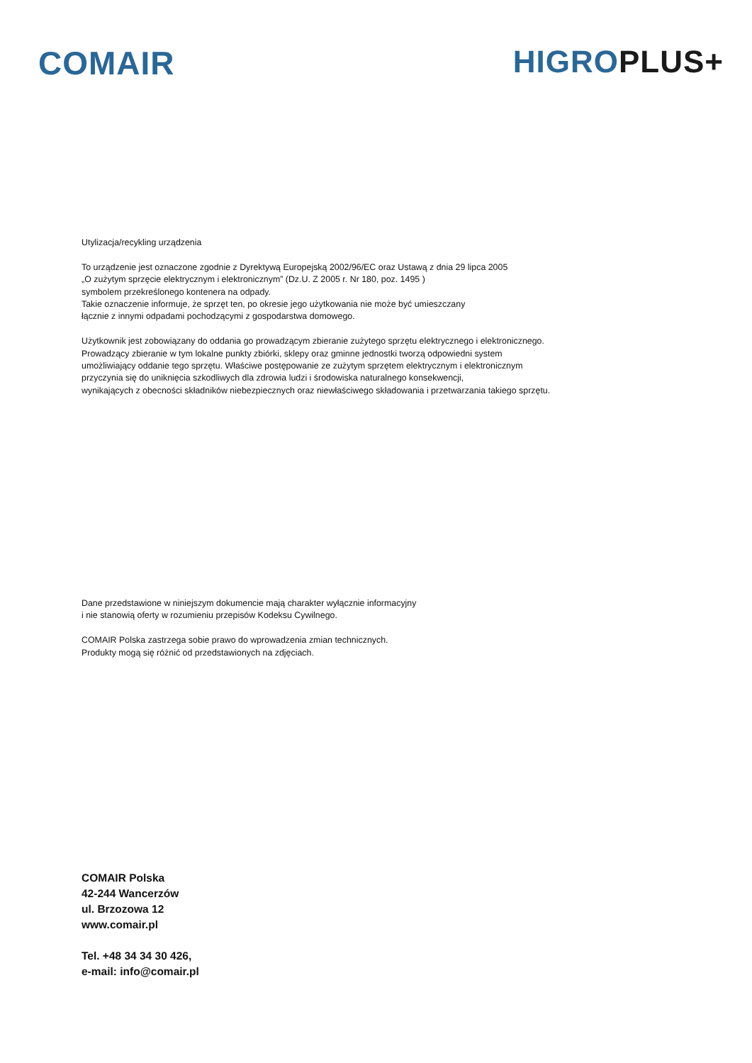COMAIR HIGRO PLUS+
Utylizacja/recykling urządzenia
To urządzenie jest oznaczone zgodnie z Dyrektywą Europejską 2002/96/EC oraz Ustawą z dnia 29 lipca 2005
„O zużytym sprzęcie elektrycznym i elektronicznym” (Dz.U. Z 2005 r. Nr 180, poz. 1495 )
symbolem przekreślonego kontenera na odpady.
Takie oznaczenie informuje, że sprzęt ten, po okresie jego użytkowania nie może być umieszczany
łącznie z innymi odpadami pochodzącymi z gospodarstwa domowego.
Użytkownik jest zobowiązany do oddania go prowadzącym zbieranie zużytego sprzętu elektrycznego i elektronicznego.
Prowadzący zbieranie w tym lokalne punkty zbiórki, sklepy oraz gminne jednostki tworzą odpowiedni system
umożliwiający oddanie tego sprzętu. Właściwe postępowanie ze zużytym sprzętem elektrycznym i elektronicznym
przyczynia się do uniknięcia szkodliwych dla zdrowia ludzi i środowiska naturalnego konsekwencji,
wynikających z obecności składników niebezpiecznych oraz niewłaściwego składowania i przetwarzania takiego sprzętu.
Dane przedstawione w niniejszym dokumencie mają charakter wyłącznie informacyjny
i nie stanowią oferty w rozumieniu przepisów Kodeksu Cywilnego.
COMAIR Polska zastrzega sobie prawo do wprowadzenia zmian technicznych.
Produkty mogą się różnić od przedstawionych na zdjęciach.
COMAIR Polska
42-244 Wancerzów
ul. Brzozowa 12
www.comair.pl
Tel. +48 34 34 30 426,
e-mail: info@comair.pl